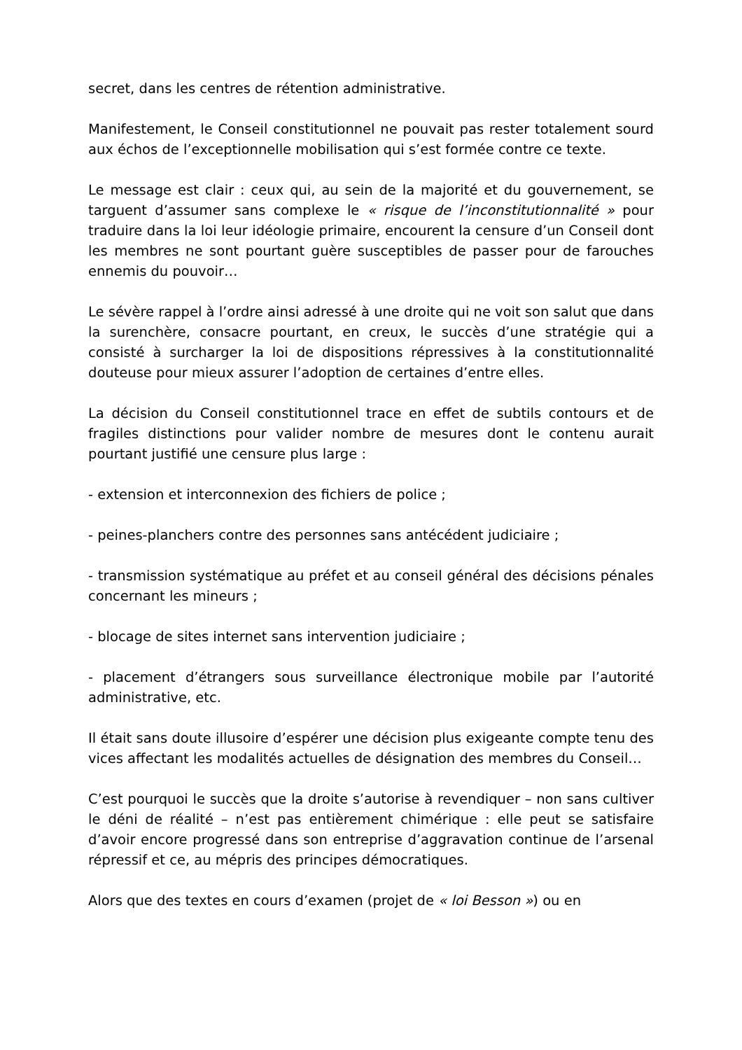secret, dans les centres de rétention administrative.
Manifestement, le Conseil constitutionnel ne pouvait pas rester totalement sourd aux échos de l’exceptionnelle mobilisation qui s’est formée contre ce texte.
Le message est clair : ceux qui, au sein de la majorité et du gouvernement, se targuent d’assumer sans complexe le « risque de l’inconstitutionnalité » pour traduire dans la loi leur idéologie primaire, encourent la censure d’un Conseil dont les membres ne sont pourtant guère susceptibles de passer pour de farouches ennemis du pouvoir…
Le sévère rappel à l’ordre ainsi adressé à une droite qui ne voit son salut que dans la surenchère, consacre pourtant, en creux, le succès d’une stratégie qui a consisté à surcharger la loi de dispositions répressives à la constitutionnalité douteuse pour mieux assurer l’adoption de certaines d’entre elles.
La décision du Conseil constitutionnel trace en effet de subtils contours et de fragiles distinctions pour valider nombre de mesures dont le contenu aurait pourtant justifié une censure plus large :
- extension et interconnexion des fichiers de police ;
- peines-planchers contre des personnes sans antécédent judiciaire ;
- transmission systématique au préfet et au conseil général des décisions pénales concernant les mineurs ;
- blocage de sites internet sans intervention judiciaire ;
- placement d’étrangers sous surveillance électronique mobile par l’autorité administrative, etc.
Il était sans doute illusoire d’espérer une décision plus exigeante compte tenu des vices affectant les modalités actuelles de désignation des membres du Conseil…
C’est pourquoi le succès que la droite s’autorise à revendiquer – non sans cultiver le déni de réalité – n’est pas entièrement chimérique : elle peut se satisfaire d’avoir encore progressé dans son entreprise d’aggravation continue de l’arsenal répressif et ce, au mépris des principes démocratiques.
Alors que des textes en cours d’examen (projet de « loi Besson ») ou en